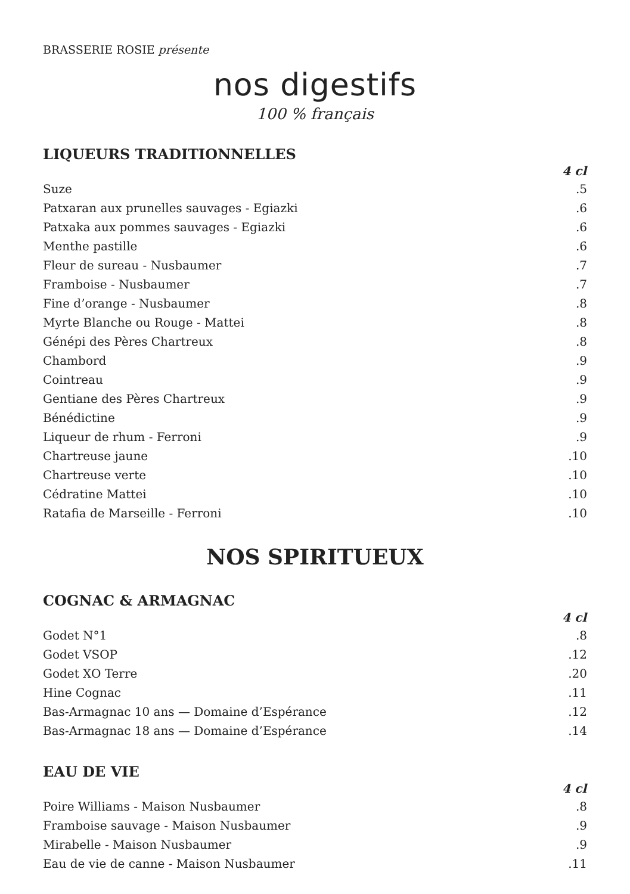BRASSERIE ROSIE présente
nos digestifs
100 % français
LIQUEURS TRADITIONNELLES
| | 4 cl |
| --- | --- |
| Suze | .5 |
| Patxaran aux prunelles sauvages - Egiazki | .6 |
| Patxaka aux pommes sauvages - Egiazki | .6 |
| Menthe pastille | .6 |
| Fleur de sureau - Nusbaumer | .7 |
| Framboise - Nusbaumer | .7 |
| Fine d’orange - Nusbaumer | .8 |
| Myrte Blanche ou Rouge - Mattei | .8 |
| Génépi des Pères Chartreux | .8 |
| Chambord | .9 |
| Cointreau | .9 |
| Gentiane des Pères Chartreux | .9 |
| Bénédictine | .9 |
| Liqueur de rhum - Ferroni | .9 |
| Chartreuse jaune | .10 |
| Chartreuse verte | .10 |
| Cédratine Mattei | .10 |
| Ratafia de Marseille - Ferroni | .10 |
NOS SPIRITUEUX
COGNAC & ARMAGNAC
| | 4 cl |
| --- | --- |
| Godet N°1 | .8 |
| Godet VSOP | .12 |
| Godet XO Terre | .20 |
| Hine Cognac | .11 |
| Bas-Armagnac 10 ans — Domaine d’Espérance | .12 |
| Bas-Armagnac 18 ans — Domaine d’Espérance | .14 |
EAU DE VIE
| | 4 cl |
| --- | --- |
| Poire Williams - Maison Nusbaumer | .8 |
| Framboise sauvage - Maison Nusbaumer | .9 |
| Mirabelle - Maison Nusbaumer | .9 |
| Eau de vie de canne - Maison Nusbaumer | .11 |